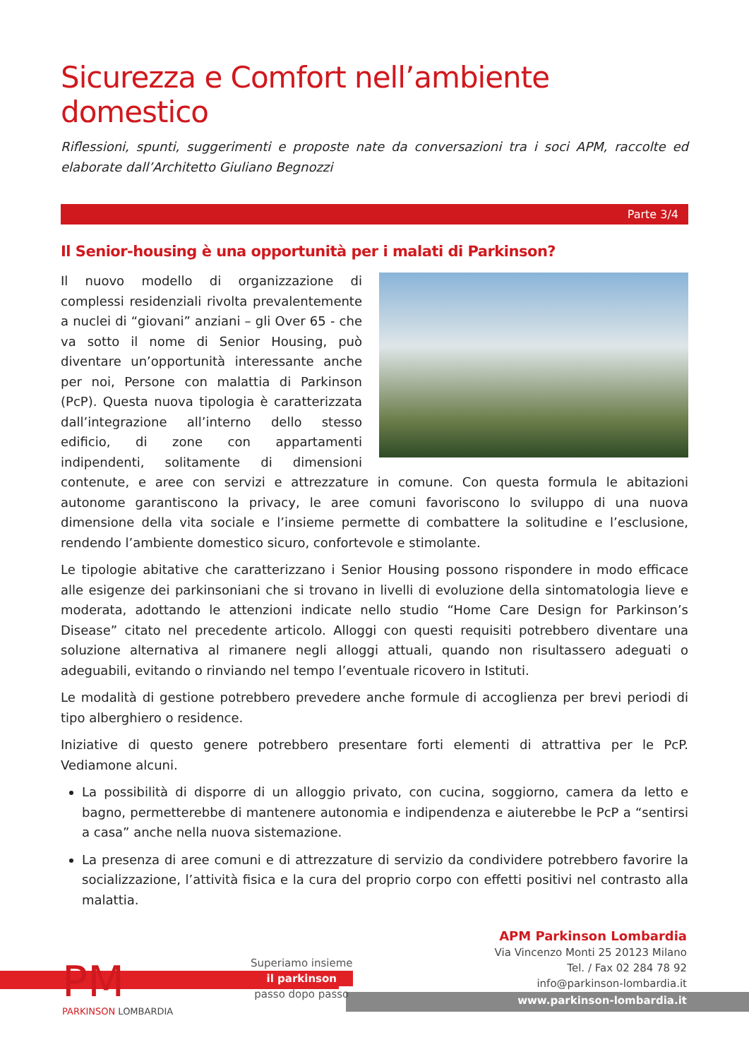Sicurezza e Comfort nell’ambiente domestico
Riflessioni, spunti, suggerimenti e proposte nate da conversazioni tra i soci APM, raccolte ed elaborate dall’Architetto Giuliano Begnozzi
Parte 3/4
Il Senior-housing è una opportunità per i malati di Parkinson?
Il nuovo modello di organizzazione di complessi residenziali rivolta prevalentemente a nuclei di “giovani” anziani – gli Over 65 - che va sotto il nome di Senior Housing, può diventare un’opportunità interessante anche per noi, Persone con malattia di Parkinson (PcP). Questa nuova tipologia è caratterizzata dall’integrazione all’interno dello stesso edificio, di zone con appartamenti indipendenti, solitamente di dimensioni contenute, e aree con servizi e attrezzature in comune. Con questa formula le abitazioni autonome garantiscono la privacy, le aree comuni favoriscono lo sviluppo di una nuova dimensione della vita sociale e l’insieme permette di combattere la solitudine e l’esclusione, rendendo l’ambiente domestico sicuro, confortevole e stimolante.
Le tipologie abitative che caratterizzano i Senior Housing possono rispondere in modo efficace alle esigenze dei parkinsoniani che si trovano in livelli di evoluzione della sintomatologia lieve e moderata, adottando le attenzioni indicate nello studio “Home Care Design for Parkinson’s Disease” citato nel precedente articolo. Alloggi con questi requisiti potrebbero diventare una soluzione alternativa al rimanere negli alloggi attuali, quando non risultassero adeguati o adeguabili, evitando o rinviando nel tempo l’eventuale ricovero in Istituti.
Le modalità di gestione potrebbero prevedere anche formule di accoglienza per brevi periodi di tipo alberghiero o residence.
Iniziative di questo genere potrebbero presentare forti elementi di attrattiva per le PcP. Vediamone alcuni.
La possibilità di disporre di un alloggio privato, con cucina, soggiorno, camera da letto e bagno, permetterebbe di mantenere autonomia e indipendenza e aiuterebbe le PcP a “sentirsi a casa” anche nella nuova sistemazione.
La presenza di aree comuni e di attrezzature di servizio da condividere potrebbero favorire la socializzazione, l’attività fisica e la cura del proprio corpo con effetti positivi nel contrasto alla malattia.
PM
PARKINSON LOMBARDIA
Superiamo insieme
il parkinson
passo dopo passo
APM Parkinson Lombardia
Via Vincenzo Monti 25 20123 Milano
Tel. / Fax 02 284 78 92
info@parkinson-lombardia.it
www.parkinson-lombardia.it